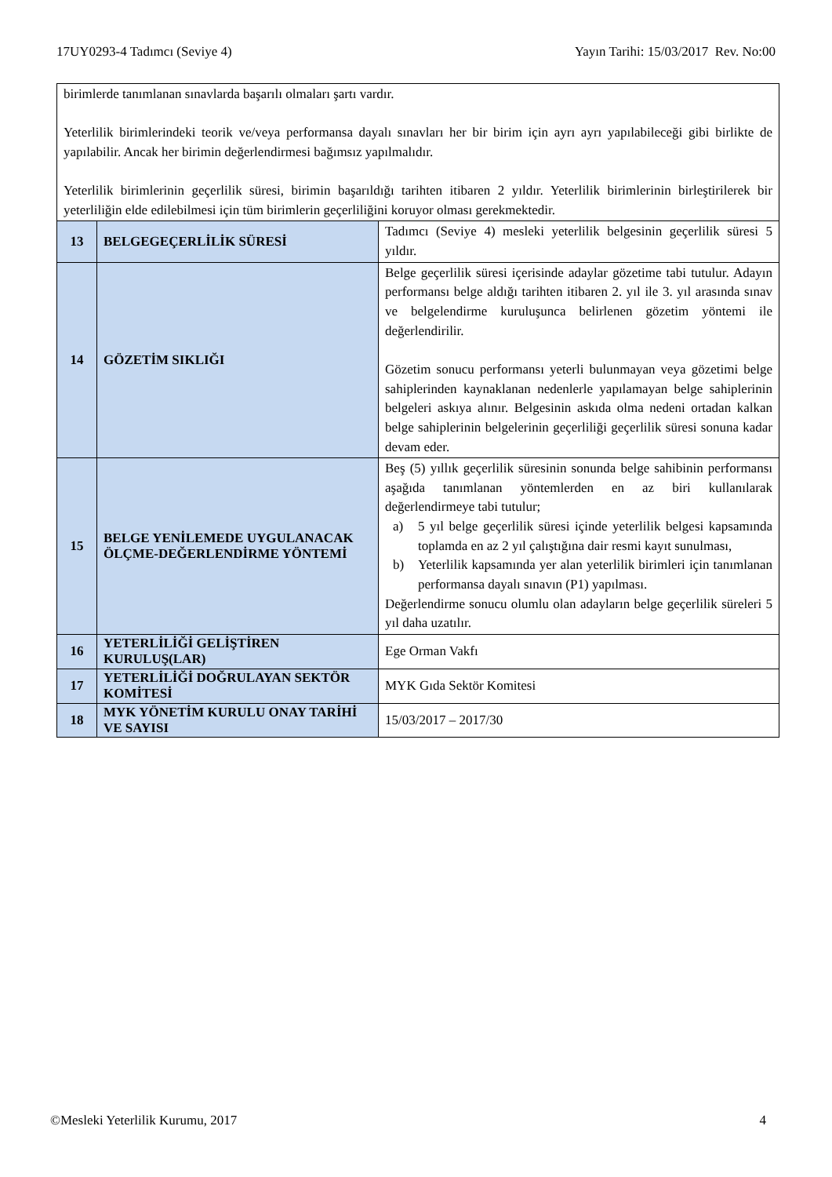17UY0293-4 Tadımcı (Seviye 4) Yayın Tarihi: 15/03/2017 Rev. No:00
| birimlerde tanımlanan sınavlarda başarılı olmaları şartı vardır. Yeterlilik birimlerindeki teorik ve/veya performansa dayalı sınavları her bir birim için ayrı ayrı yapılabileceği gibi birlikte de yapılabilir. Ancak her birimin değerlendirmesi bağımsız yapılmalıdır. Yeterlilik birimlerinin geçerlilik süresi, birimin başarıldığı tarihten itibaren 2 yıldır. Yeterlilik birimlerinin birleştirilerek bir yeterliliğin elde edilebilmesi için tüm birimlerin geçerliliğini koruyor olması gerekmektedir. | | |
| 13 | BELGEGEÇERLİLİK SÜRESİ | Tadımcı (Seviye 4) mesleki yeterlilik belgesinin geçerlilik süresi 5 yıldır. |
| 14 | GÖZETİM SIKLIĞI | Belge geçerlilik süresi içerisinde adaylar gözetime tabi tutulur. Adayın performansı belge aldığı tarihten itibaren 2. yıl ile 3. yıl arasında sınav ve belgelendirme kuruluşunca belirlenen gözetim yöntemi ile değerlendirilir. Gözetim sonucu performansı yeterli bulunmayan veya gözetimi belge sahiplerinden kaynaklanan nedenlerle yapılamayan belge sahiplerinin belgeleri askıya alınır. Belgesinin askıda olma nedeni ortadan kalkan belge sahiplerinin belgelerinin geçerliliği geçerlilik süresi sonuna kadar devam eder. |
| 15 | BELGE YENİLEMEDE UYGULANACAK ÖLÇME-DEĞERLENDİRME YÖNTEMİ | Beş (5) yıllık geçerlilik süresinin sonunda belge sahibinin performansı aşağıda tanımlanan yöntemlerden en az biri kullanılarak değerlendirmeye tabi tutulur; a) 5 yıl belge geçerlilik süresi içinde yeterlilik belgesi kapsamında toplamda en az 2 yıl çalıştığına dair resmi kayıt sunulması, b) Yeterlilik kapsamında yer alan yeterlilik birimleri için tanımlanan performansa dayalı sınavın (P1) yapılması. Değerlendirme sonucu olumlu olan adayların belge geçerlilik süreleri 5 yıl daha uzatılır. |
| 16 | YETERLİLİĞİ GELİŞTİREN KURULUŞ(LAR) | Ege Orman Vakfı |
| 17 | YETERLİLİĞİ DOĞRULAYAN SEKTÖR KOMİTESİ | MYK Gıda Sektör Komitesi |
| 18 | MYK YÖNETİM KURULU ONAY TARİHİ VE SAYISI | 15/03/2017 – 2017/30 |
©Mesleki Yeterlilik Kurumu, 2017 4